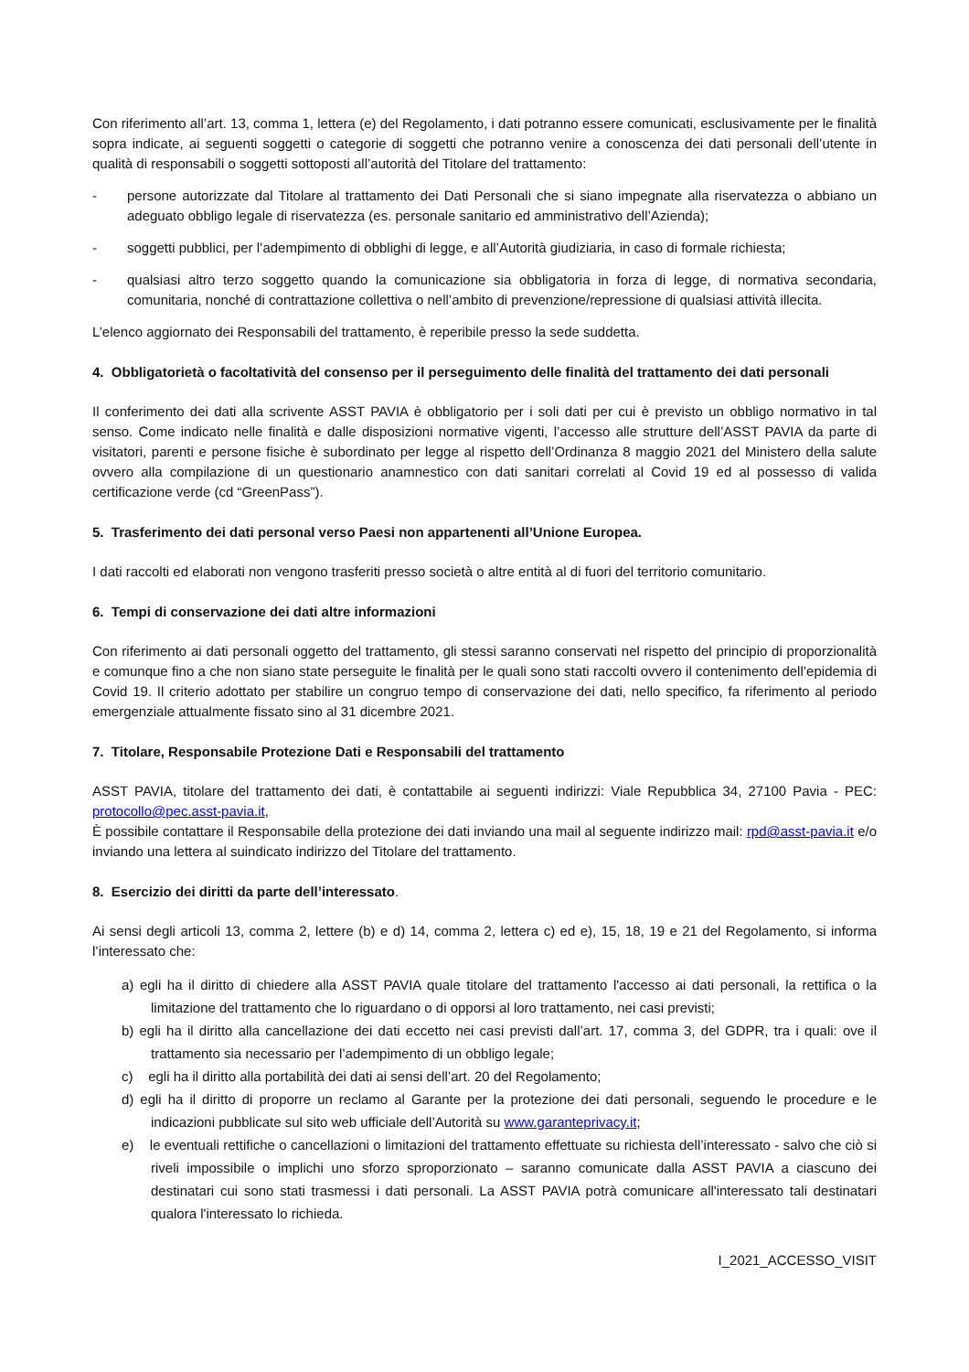Con riferimento all’art. 13, comma 1, lettera (e) del Regolamento, i dati potranno essere comunicati, esclusivamente per le finalità sopra indicate, ai seguenti soggetti o categorie di soggetti che potranno venire a conoscenza dei dati personali dell’utente in qualità di responsabili o soggetti sottoposti all’autorità del Titolare del trattamento:
- persone autorizzate dal Titolare al trattamento dei Dati Personali che si siano impegnate alla riservatezza o abbiano un adeguato obbligo legale di riservatezza (es. personale sanitario ed amministrativo dell’Azienda);
- soggetti pubblici, per l’adempimento di obblighi di legge, e all’Autorità giudiziaria, in caso di formale richiesta;
- qualsiasi altro terzo soggetto quando la comunicazione sia obbligatoria in forza di legge, di normativa secondaria, comunitaria, nonché di contrattazione collettiva o nell’ambito di prevenzione/repressione di qualsiasi attività illecita.
L’elenco aggiornato dei Responsabili del trattamento, è reperibile presso la sede suddetta.
4. Obbligatorietà o facoltatività del consenso per il perseguimento delle finalità del trattamento dei dati personali
Il conferimento dei dati alla scrivente ASST PAVIA è obbligatorio per i soli dati per cui è previsto un obbligo normativo in tal senso. Come indicato nelle finalità e dalle disposizioni normative vigenti, l’accesso alle strutture dell’ASST PAVIA da parte di visitatori, parenti e persone fisiche è subordinato per legge al rispetto dell’Ordinanza 8 maggio 2021 del Ministero della salute ovvero alla compilazione di un questionario anamnestico con dati sanitari correlati al Covid 19 ed al possesso di valida certificazione verde (cd “GreenPass”).
5. Trasferimento dei dati personal verso Paesi non appartenenti all’Unione Europea.
I dati raccolti ed elaborati non vengono trasferiti presso società o altre entità al di fuori del territorio comunitario.
6. Tempi di conservazione dei dati altre informazioni
Con riferimento ai dati personali oggetto del trattamento, gli stessi saranno conservati nel rispetto del principio di proporzionalità e comunque fino a che non siano state perseguite le finalità per le quali sono stati raccolti ovvero il contenimento dell’epidemia di Covid 19. Il criterio adottato per stabilire un congruo tempo di conservazione dei dati, nello specifico, fa riferimento al periodo emergenziale attualmente fissato sino al 31 dicembre 2021.
7. Titolare, Responsabile Protezione Dati e Responsabili del trattamento
ASST PAVIA, titolare del trattamento dei dati, è contattabile ai seguenti indirizzi: Viale Repubblica 34, 27100 Pavia - PEC: protocollo@pec.asst-pavia.it,
È possibile contattare il Responsabile della protezione dei dati inviando una mail al seguente indirizzo mail: rpd@asst-pavia.it e/o inviando una lettera al suindicato indirizzo del Titolare del trattamento.
8. Esercizio dei diritti da parte dell’interessato.
Ai sensi degli articoli 13, comma 2, lettere (b) e d) 14, comma 2, lettera c) ed e), 15, 18, 19 e 21 del Regolamento, si informa l’interessato che:
a) egli ha il diritto di chiedere alla ASST PAVIA quale titolare del trattamento l'accesso ai dati personali, la rettifica o la limitazione del trattamento che lo riguardano o di opporsi al loro trattamento, nei casi previsti;
b) egli ha il diritto alla cancellazione dei dati eccetto nei casi previsti dall’art. 17, comma 3, del GDPR, tra i quali: ove il trattamento sia necessario per l’adempimento di un obbligo legale;
c) egli ha il diritto alla portabilità dei dati ai sensi dell’art. 20 del Regolamento;
d) egli ha il diritto di proporre un reclamo al Garante per la protezione dei dati personali, seguendo le procedure e le indicazioni pubblicate sul sito web ufficiale dell’Autorità su www.garanteprivacy.it;
e) le eventuali rettifiche o cancellazioni o limitazioni del trattamento effettuate su richiesta dell’interessato - salvo che ciò si riveli impossibile o implichi uno sforzo sproporzionato – saranno comunicate dalla ASST PAVIA a ciascuno dei destinatari cui sono stati trasmessi i dati personali. La ASST PAVIA potrà comunicare all'interessato tali destinatari qualora l'interessato lo richieda.
I_2021_ACCESSO_VISIT